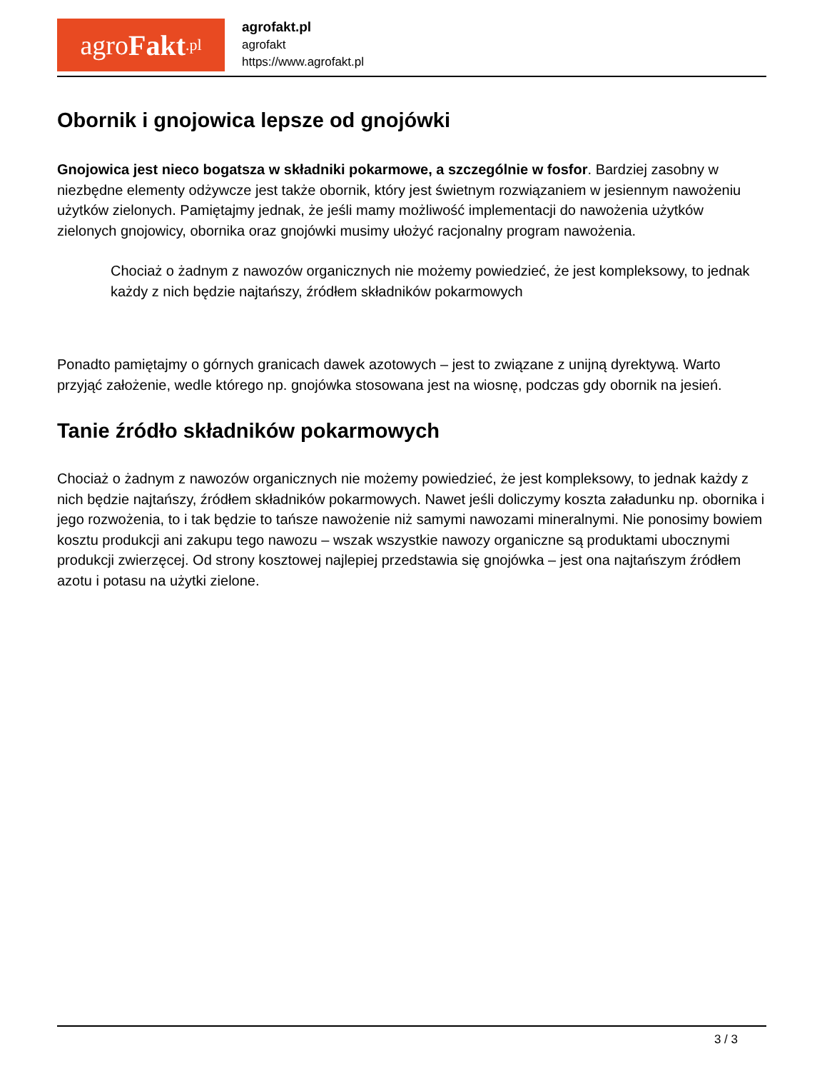agro Fakt.pl
agrofakt.pl
agrofakt
https://www.agrofakt.pl
Obornik i gnojowica lepsze od gnojówki
Gnojowica jest nieco bogatsza w składniki pokarmowe, a szczególnie w fosfor. Bardziej zasobny w niezbędne elementy odżywcze jest także obornik, który jest świetnym rozwiązaniem w jesiennym nawożeniu użytków zielonych. Pamiętajmy jednak, że jeśli mamy możliwość implementacji do nawożenia użytków zielonych gnojowicy, obornika oraz gnojówki musimy ułożyć racjonalny program nawożenia.
Chociaż o żadnym z nawozów organicznych nie możemy powiedzieć, że jest kompleksowy, to jednak każdy z nich będzie najtańszy, źródłem składników pokarmowych
Ponadto pamiętajmy o górnych granicach dawek azotowych – jest to związane z unijną dyrektywą. Warto przyjąć założenie, wedle którego np. gnojówka stosowana jest na wiosnę, podczas gdy obornik na jesień.
Tanie źródło składników pokarmowych
Chociaż o żadnym z nawozów organicznych nie możemy powiedzieć, że jest kompleksowy, to jednak każdy z nich będzie najtańszy, źródłem składników pokarmowych. Nawet jeśli doliczymy koszta załadunku np. obornika i jego rozwożenia, to i tak będzie to tańsze nawożenie niż samymi nawozami mineralnymi. Nie ponosimy bowiem kosztu produkcji ani zakupu tego nawozu – wszak wszystkie nawozy organiczne są produktami ubocznymi produkcji zwierzęcej. Od strony kosztowej najlepiej przedstawia się gnojówka – jest ona najtańszym źródłem azotu i potasu na użytki zielone.
3 / 3